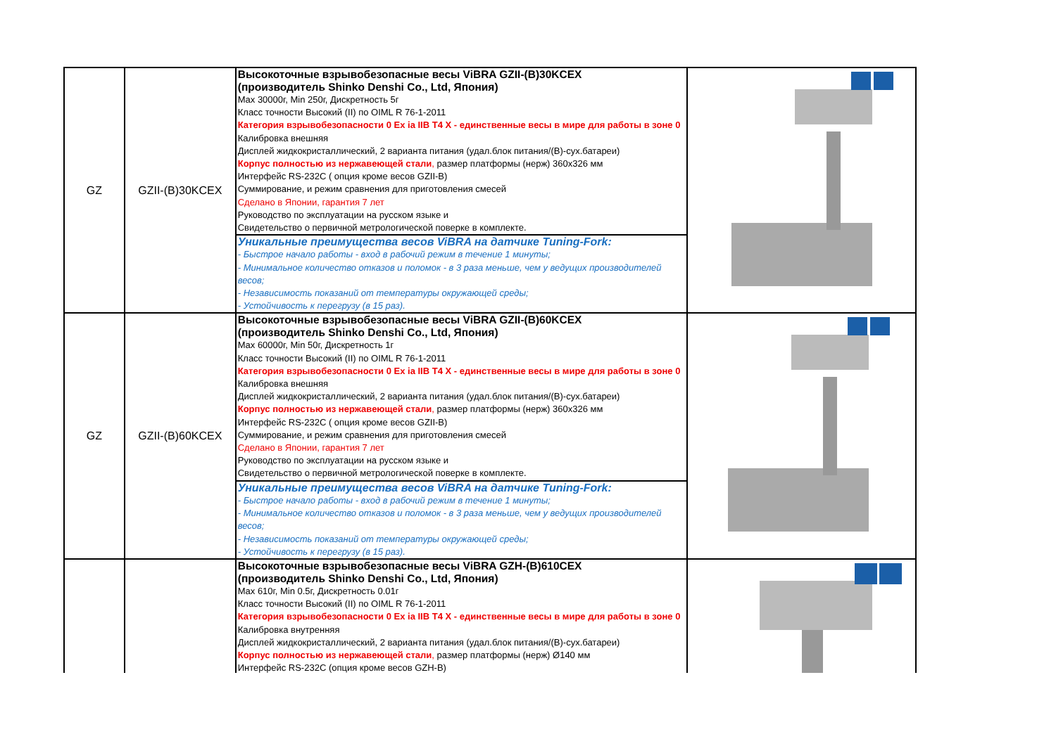| GZ | GZII-(B)30KCEX | Высокоточные взрывобезопасные весы ViBRA GZII-(B)30KCEX (производитель Shinko Denshi Co., Ltd, Япония) Max 30000г, Min 250г, Дискретность 5г Класс точности Высокий (II) по OIML R 76-1-2011 Категория взрывобезопасности 0 Ex ia IIB T4 X - единственные весы в мире для работы в зоне 0 Калибровка внешняя Дисплей жидкокристаллический, 2 варианта питания (удал.блок питания/(В)-сух.батареи) Корпус полностью из нержавеющей стали , размер платформы (нерж) 360x326 мм Интерфейс RS-232C ( опция кроме весов GZII-B) Суммирование, и режим сравнения для приготовления смесей Сделано в Японии, гарантия 7 лет Руководство по эксплуатации на русском языке и Свидетельство о первичной метрологической поверке в комплекте. | |
| | | Уникальные преимущества весов ViBRA на датчике Tuning-Fork: - Быстрое начало работы - вход в рабочий режим в течение 1 минуты; - Минимальное количество отказов и поломок - в 3 раза меньше, чем у ведущих производителей весов; - Независимость показаний от температуры окружающей среды; - Устойчивость к перегрузу (в 15 раз). | |
| GZ | GZII-(B)60KCEX | Высокоточные взрывобезопасные весы ViBRA GZII-(B)60KCEX (производитель Shinko Denshi Co., Ltd, Япония) Max 60000г, Min 50г, Дискретность 1г Класс точности Высокий (II) по OIML R 76-1-2011 Категория взрывобезопасности 0 Ex ia IIB T4 X - единственные весы в мире для работы в зоне 0 Калибровка внешняя Дисплей жидкокристаллический, 2 варианта питания (удал.блок питания/(В)-сух.батареи) Корпус полностью из нержавеющей стали , размер платформы (нерж) 360x326 мм Интерфейс RS-232C ( опция кроме весов GZII-B) Суммирование, и режим сравнения для приготовления смесей Сделано в Японии, гарантия 7 лет Руководство по эксплуатации на русском языке и Свидетельство о первичной метрологической поверке в комплекте. | |
| | | Уникальные преимущества весов ViBRA на датчике Tuning-Fork: - Быстрое начало работы - вход в рабочий режим в течение 1 минуты; - Минимальное количество отказов и поломок - в 3 раза меньше, чем у ведущих производителей весов; - Независимость показаний от температуры окружающей среды; - Устойчивость к перегрузу (в 15 раз). | |
| | | Высокоточные взрывобезопасные весы ViBRA GZH-(B)610CEX (производитель Shinko Denshi Co., Ltd, Япония) Max 610г, Min 0.5г, Дискретность 0.01г Класс точности Высокий (II) по OIML R 76-1-2011 Категория взрывобезопасности 0 Ex ia IIB T4 X - единственные весы в мире для работы в зоне 0 Калибровка внутренняя Дисплей жидкокристаллический, 2 варианта питания (удал.блок питания/(В)-сух.батареи) Корпус полностью из нержавеющей стали , размер платформы (нерж) Ø140 мм Интерфейс RS-232C (опция кроме весов GZH-B) | |